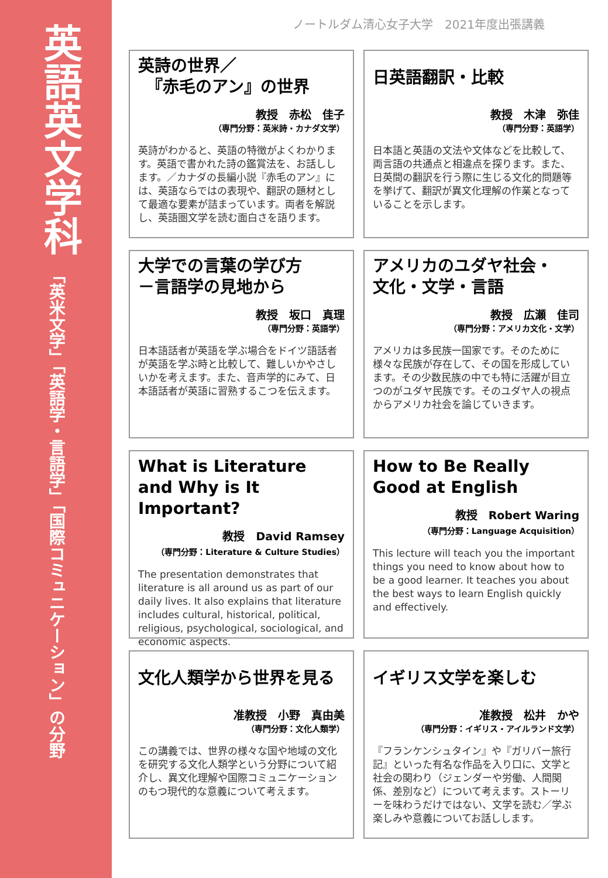英語英文学科
「英米文学」「英語学・言語学」「国際コミュニケーション」の分野
ノートルダム清心女子大学　2021年度出張講義
英詩の世界／
　『赤毛のアン』の世界
教授　赤松　佳子
（専門分野：英米詩・カナダ文学）
英詩がわかると、英語の特徴がよくわかります。英語で書かれた詩の鑑賞法を、お話しします。／カナダの長編小説『赤毛のアン』には、英語ならではの表現や、翻訳の題材として最適な要素が詰まっています。両者を解説し、英語圏文学を読む面白さを語ります。
日英語翻訳・比較
教授　木津　弥佳
（専門分野：英語学）
日本語と英語の文法や文体などを比較して、両言語の共通点と相違点を探ります。また、日英間の翻訳を行う際に生じる文化的問題等を挙げて、翻訳が異文化理解の作業となっていることを示します。
大学での言葉の学び方
－言語学の見地から
教授　坂口　真理
（専門分野：英語学）
日本語話者が英語を学ぶ場合をドイツ語話者が英語を学ぶ時と比較して、難しいかやさしいかを考えます。また、音声学的にみて、日本語話者が英語に習熟するこつを伝えます。
アメリカのユダヤ社会・
文化・文学・言語
教授　広瀬　佳司
（専門分野：アメリカ文化・文学）
アメリカは多民族一国家です。そのために様々な民族が存在して、その国を形成しています。その少数民族の中でも特に活躍が目立つのがユダヤ民族です。そのユダヤ人の視点からアメリカ社会を論じていきます。
What is Literature and Why is It Important?
教授　David Ramsey
（専門分野：Literature & Culture Studies）
The presentation demonstrates that literature is all around us as part of our daily lives. It also explains that literature includes cultural, historical, political, religious, psychological, sociological, and economic aspects.
How to Be Really Good at English
教授　Robert Waring
（専門分野：Language Acquisition）
This lecture will teach you the important things you need to know about how to be a good learner. It teaches you about the best ways to learn English quickly and effectively.
文化人類学から世界を見る
准教授　小野　真由美
（専門分野：文化人類学）
この講義では、世界の様々な国や地域の文化を研究する文化人類学という分野について紹介し、異文化理解や国際コミュニケーションのもつ現代的な意義について考えます。
イギリス文学を楽しむ
准教授　松井　かや
（専門分野：イギリス・アイルランド文学）
『フランケンシュタイン』や『ガリバー旅行記』といった有名な作品を入り口に、文学と社会の関わり（ジェンダーや労働、人間関係、差別など）について考えます。ストーリーを味わうだけではない、文学を読む／学ぶ楽しみや意義についてお話しします。